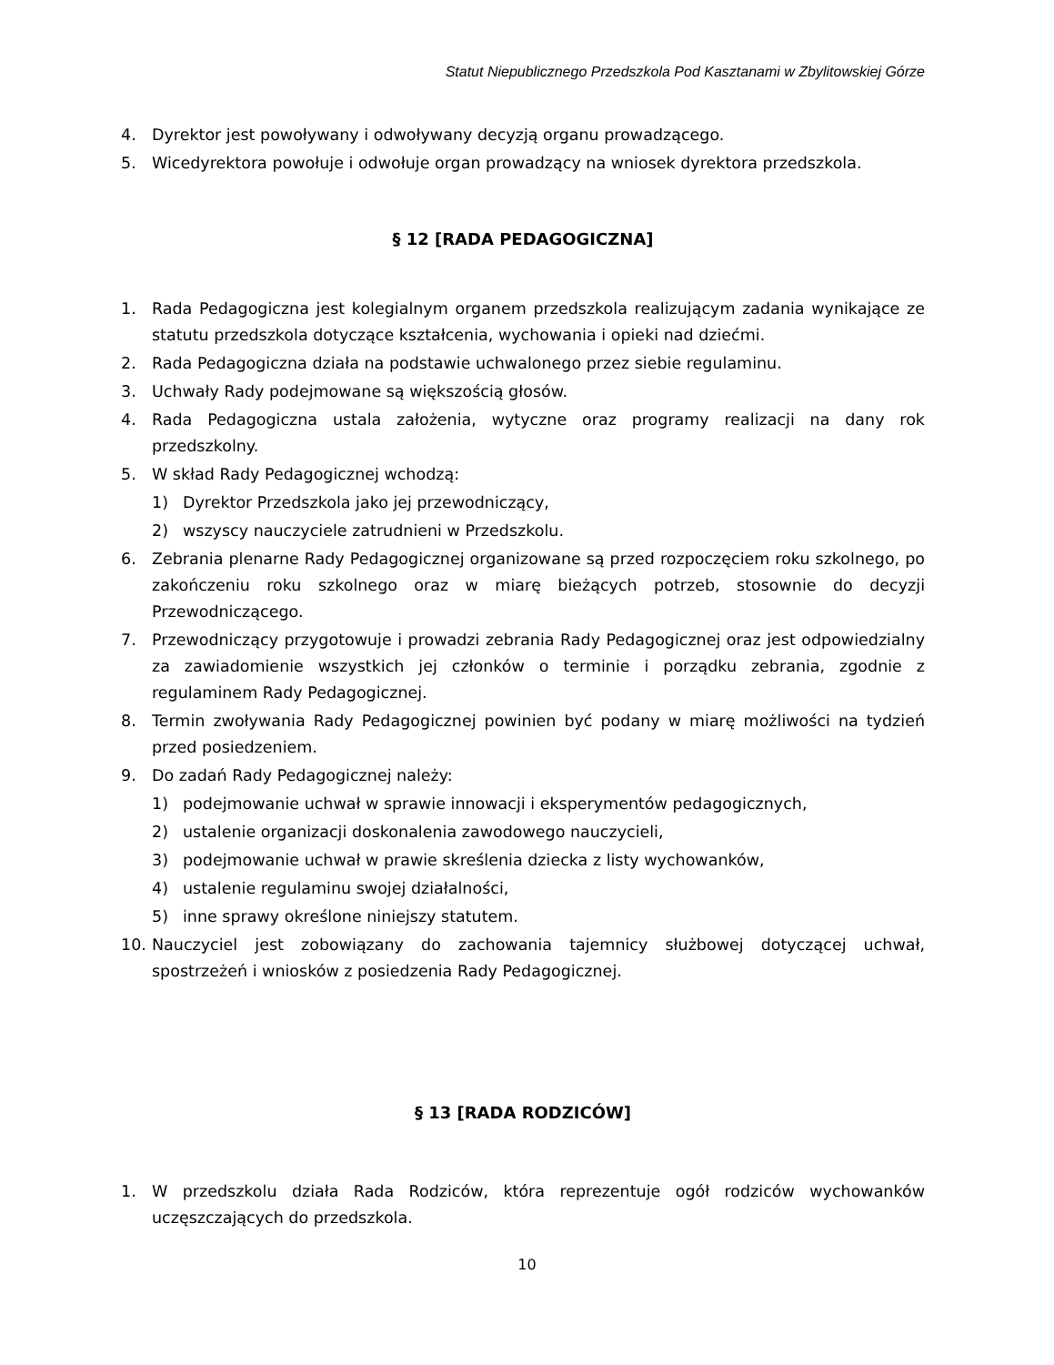Statut Niepublicznego Przedszkola Pod Kasztanami w Zbylitowskiej Górze
4. Dyrektor jest powoływany i odwoływany decyzją organu prowadzącego.
5. Wicedyrektora powołuje i odwołuje organ prowadzący na wniosek dyrektora przedszkola.
§ 12 [RADA PEDAGOGICZNA]
1. Rada Pedagogiczna jest kolegialnym organem przedszkola realizującym zadania wynikające ze statutu przedszkola dotyczące kształcenia, wychowania i opieki nad dziećmi.
2. Rada Pedagogiczna działa na podstawie uchwalonego przez siebie regulaminu.
3. Uchwały Rady podejmowane są większością głosów.
4. Rada Pedagogiczna ustala założenia, wytyczne oraz programy realizacji na dany rok przedszkolny.
5. W skład Rady Pedagogicznej wchodzą:
1) Dyrektor Przedszkola jako jej przewodniczący,
2) wszyscy nauczyciele zatrudnieni w Przedszkolu.
6. Zebrania plenarne Rady Pedagogicznej organizowane są przed rozpoczęciem roku szkolnego, po zakończeniu roku szkolnego oraz w miarę bieżących potrzeb, stosownie do decyzji Przewodniczącego.
7. Przewodniczący przygotowuje i prowadzi zebrania Rady Pedagogicznej oraz jest odpowiedzialny za zawiadomienie wszystkich jej członków o terminie i porządku zebrania, zgodnie z regulaminem Rady Pedagogicznej.
8. Termin zwoływania Rady Pedagogicznej powinien być podany w miarę możliwości na tydzień przed posiedzeniem.
9. Do zadań Rady Pedagogicznej należy:
1) podejmowanie uchwał w sprawie innowacji i eksperymentów pedagogicznych,
2) ustalenie organizacji doskonalenia zawodowego nauczycieli,
3) podejmowanie uchwał w prawie skreślenia dziecka z listy wychowanków,
4) ustalenie regulaminu swojej działalności,
5) inne sprawy określone niniejszy statutem.
10. Nauczyciel jest zobowiązany do zachowania tajemnicy służbowej dotyczącej uchwał, spostrzeżeń i wniosków z posiedzenia Rady Pedagogicznej.
§ 13 [RADA RODZICÓW]
1. W przedszkolu działa Rada Rodziców, która reprezentuje ogół rodziców wychowanków uczęszczających do przedszkola.
10